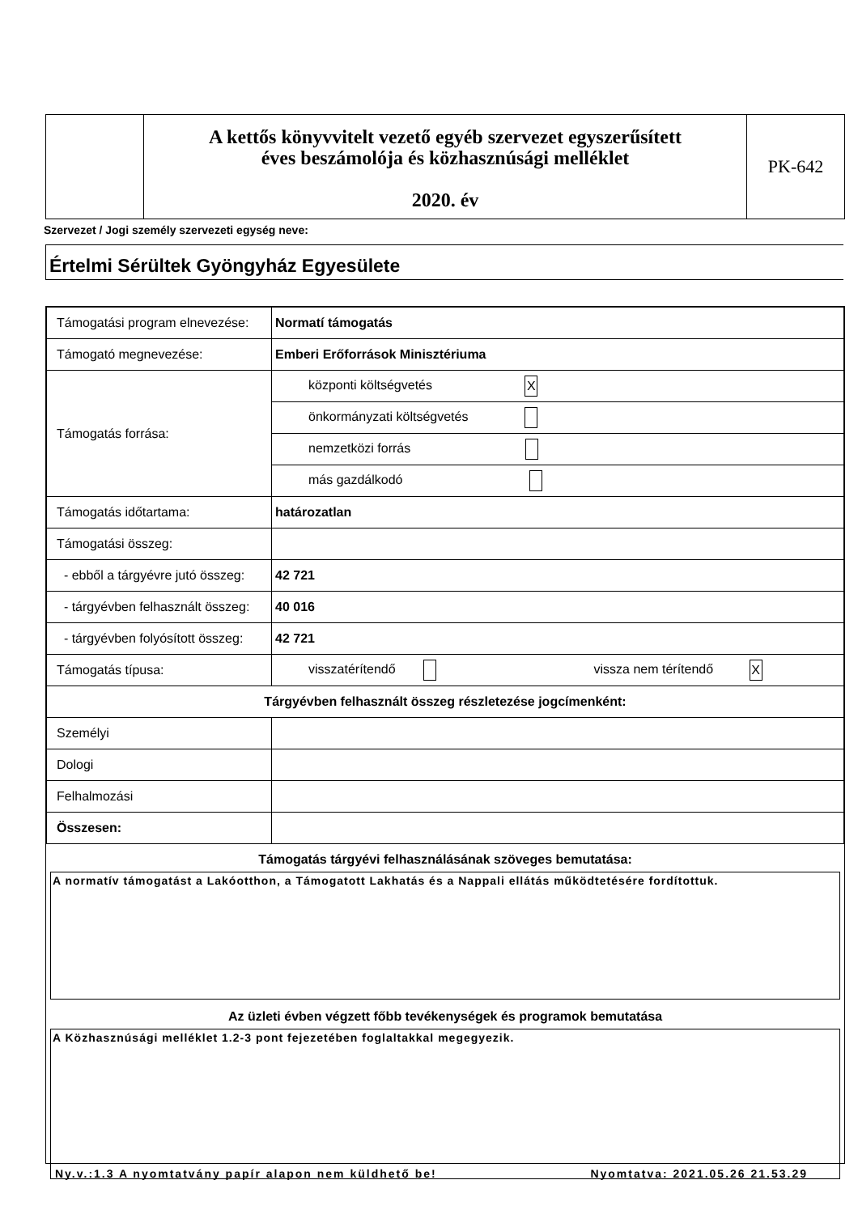A kettős könyvvitelt vezető egyéb szervezet egyszerűsített
éves beszámolója és közhasznúsági melléklet
2020. év
PK-642
Szervezet / Jogi személy szervezeti egység neve:
Értelmi Sérültek Gyöngyház Egyesülete
| Támogatási program elnevezése: | Normatí támogatás |
| Támogató megnevezése: | Emberi Erőforrások Minisztériuma |
| Támogatás forrása: | központi költségvetés X |
| | önkormányzati költségvetés |
| | nemzetközi forrás |
| | más gazdálkodó |
| Támogatás időtartama: | határozatlan |
| Támogatási összeg: | |
| - ebből a tárgyévre jutó összeg: | 42 721 |
| - tárgyévben felhasznált összeg: | 40 016 |
| - tárgyévben folyósított összeg: | 42 721 |
| Támogatás típusa: | visszatérítendő vissza nem térítendő X |
| Tárgyévben felhasznált összeg részletezése jogcímenként: | |
| Személyi | |
| Dologi | |
| Felhalmozási | |
| Összesen: | |
Támogatás tárgyévi felhasználásának szöveges bemutatása:
A normatív támogatást a Lakóotthon, a Támogatott Lakhatás és a Nappali ellátás működtetésére fordítottuk.
Az üzleti évben végzett főbb tevékenységek és programok bemutatása
A Közhasznúsági melléklet 1.2-3 pont fejezetében foglaltakkal megegyezik.
Ny.v.:1.3 A nyomtatvány papír alapon nem küldhető be! Nyomtatva: 2021.05.26 21.53.29